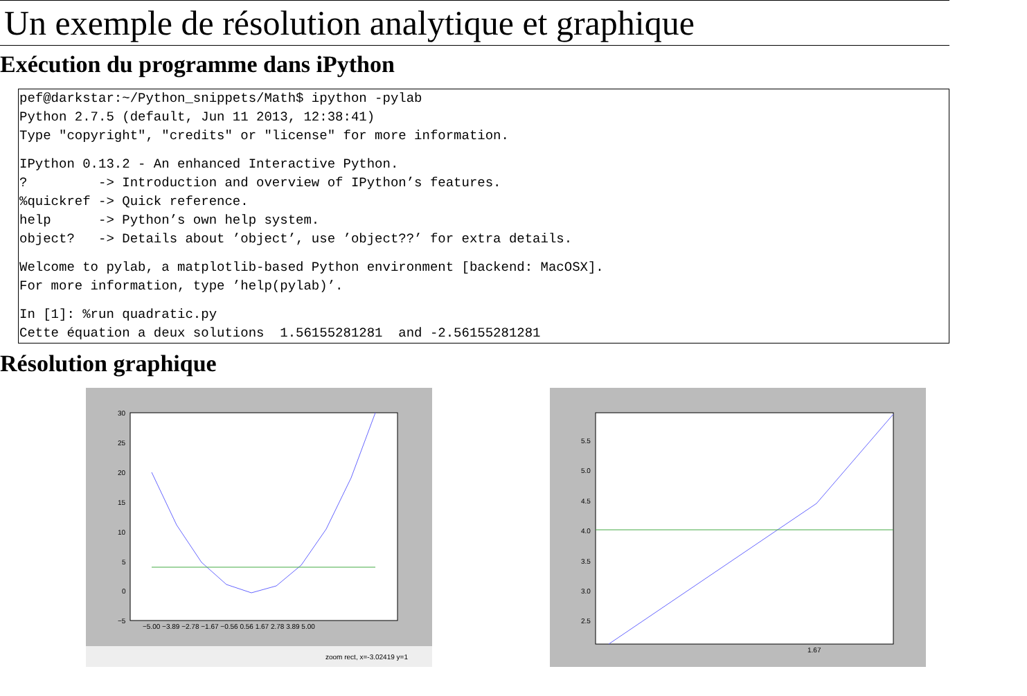Un exemple de résolution analytique et graphique
Exécution du programme dans iPython
pef@darkstar:~/Python_snippets/Math$ ipython -pylab
Python 2.7.5 (default, Jun 11 2013, 12:38:41)
Type "copyright", "credits" or "license" for more information.IPython 0.13.2 - An enhanced Interactive Python.
?         -> Introduction and overview of IPython’s features.
%quickref -> Quick reference.
help      -> Python’s own help system.
object?   -> Details about ’object’, use ’object??’ for extra details.Welcome to pylab, a matplotlib-based Python environment [backend: MacOSX].
For more information, type ’help(pylab)’.In [1]: %run quadratic.py
Cette équation a deux solutions  1.56155281281  and -2.56155281281
Résolution graphique
30
25
20
15
10
5
0
−5
−5.00 −3.89 −2.78 −1.67 −0.56 0.56 1.67 2.78 3.89 5.00
zoom rect, x=-3.02419 y=1
5.5
5.0
4.5
4.0
3.5
3.0
2.5
1.67